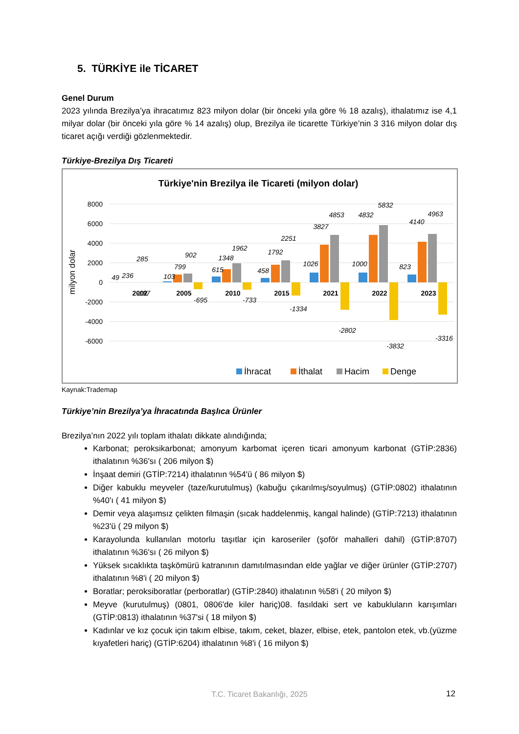5. TÜRKİYE ile TİCARET
Genel Durum
2023 yılında Brezilya’ya ihracatımız 823 milyon dolar (bir önceki yıla göre % 18 azalış), ithalatımız ise 4,1 milyar dolar (bir önceki yıla göre % 14 azalış) olup, Brezilya ile ticarette Türkiye’nin 3 316 milyon dolar dış ticaret açığı verdiği gözlenmektedir.
Türkiye-Brezilya Dış Ticareti
Türkiye'nin Brezilya ile Ticareti (milyon dolar)
8000
6000
4000
2000
0
-2000
-4000
-6000
milyon dolar
2002
2005
2010
2015
2021
2022
2023
49
236
285
-187
103
799
902
-695
615
1348
1962
-733
458
1792
2251
-1334
1026
3827
4853
-2802
1000
4832
5832
-3832
823
4140
4963
-3316
İhracat
İthalat
Hacim
Denge
Kaynak:Trademap
Türkiye’nin Brezilya’ya İhracatında Başlıca Ürünler
Brezilya’nın 2022 yılı toplam ithalatı dikkate alındığında;
Karbonat; peroksikarbonat; amonyum karbomat içeren ticari amonyum karbonat (GTİP:2836) ithalatının %36'sı ( 206 milyon $)
İnşaat demiri (GTİP:7214) ithalatının %54'ü ( 86 milyon $)
Diğer kabuklu meyveler (taze/kurutulmuş) (kabuğu çıkarılmış/soyulmuş) (GTİP:0802) ithalatının %40'ı ( 41 milyon $)
Demir veya alaşımsız çelikten filmaşin (sıcak haddelenmiş, kangal halinde) (GTİP:7213) ithalatının %23'ü ( 29 milyon $)
Karayolunda kullanılan motorlu taşıtlar için karoseriler (şoför mahalleri dahil) (GTİP:8707) ithalatının %36'sı ( 26 milyon $)
Yüksek sıcaklıkta taşkömürü katranının damıtılmasından elde yağlar ve diğer ürünler (GTİP:2707) ithalatının %8'i ( 20 milyon $)
Boratlar; peroksiboratlar (perboratlar) (GTİP:2840) ithalatının %58'i ( 20 milyon $)
Meyve (kurutulmuş) (0801, 0806'de kiler hariç)08. fasıldaki sert ve kabukluların karışımları (GTİP:0813) ithalatının %37'si ( 18 milyon $)
Kadınlar ve kız çocuk için takım elbise, takım, ceket, blazer, elbise, etek, pantolon etek, vb.(yüzme kıyafetleri hariç) (GTİP:6204) ithalatının %8'i ( 16 milyon $)
T.C. Ticaret Bakanlığı, 2025 12